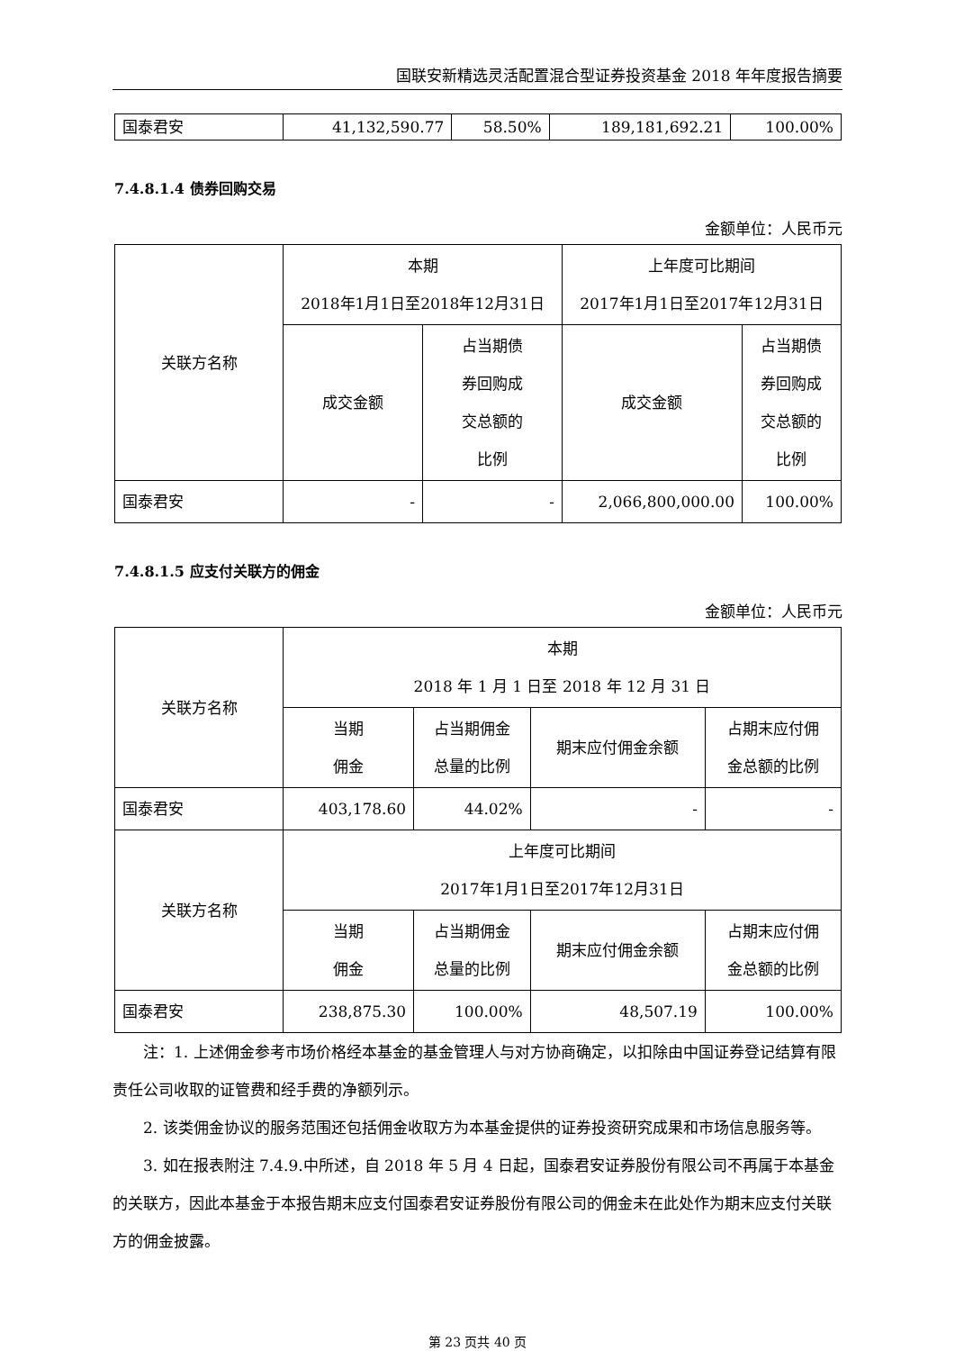国联安新精选灵活配置混合型证券投资基金 2018 年年度报告摘要
| 国泰君安 | 41,132,590.77 | 58.50% | 189,181,692.21 | 100.00% |
7.4.8.1.4 债券回购交易
金额单位：人民币元
| 关联方名称 | 本期 2018年1月1日至2018年12月31日 | | 上年度可比期间 2017年1月1日至2017年12月31日 | |
| --- | --- | --- | --- | --- |
| | 成交金额 | 占当期债 券回购成 交总额的 比例 | 成交金额 | 占当期债 券回购成 交总额的 比例 |
| 国泰君安 | - | - | 2,066,800,000.00 | 100.00% |
7.4.8.1.5 应支付关联方的佣金
金额单位：人民币元
| 关联方名称 | 本期 2018 年 1 月 1 日至 2018 年 12 月 31 日 | | | |
| --- | --- | --- | --- | --- |
| | 当期 佣金 | 占当期佣金 总量的比例 | 期末应付佣金余额 | 占期末应付佣 金总额的比例 |
| 国泰君安 | 403,178.60 | 44.02% | - | - |
| 关联方名称 | 上年度可比期间 2017年1月1日至2017年12月31日 | | | |
| | 当期 佣金 | 占当期佣金 总量的比例 | 期末应付佣金余额 | 占期末应付佣 金总额的比例 |
| 国泰君安 | 238,875.30 | 100.00% | 48,507.19 | 100.00% |
注：1. 上述佣金参考市场价格经本基金的基金管理人与对方协商确定，以扣除由中国证券登记结算有限责任公司收取的证管费和经手费的净额列示。
2. 该类佣金协议的服务范围还包括佣金收取方为本基金提供的证券投资研究成果和市场信息服务等。
3. 如在报表附注 7.4.9.中所述，自 2018 年 5 月 4 日起，国泰君安证券股份有限公司不再属于本基金的关联方，因此本基金于本报告期末应支付国泰君安证券股份有限公司的佣金未在此处作为期末应支付关联方的佣金披露。
第 23 页共 40 页